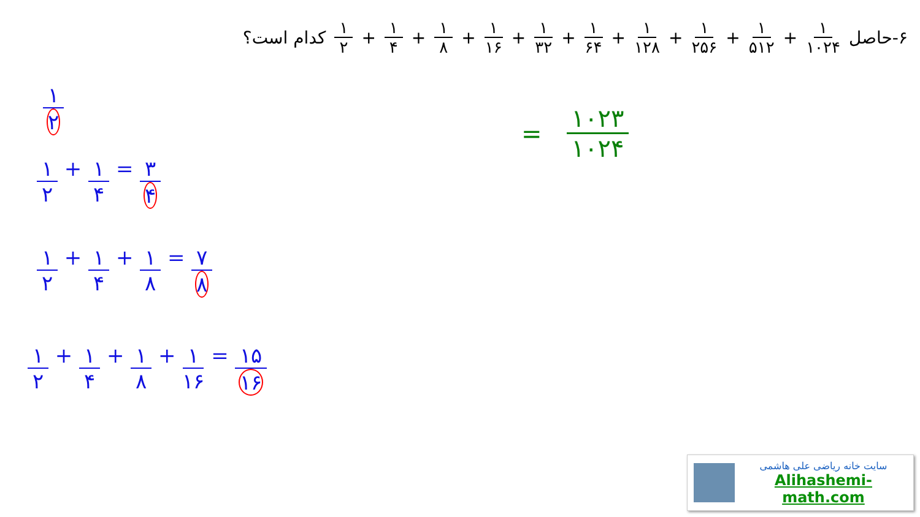۶-حاصل ۱ ۱۰۲۴ + ۱ ۵۱۲ + ۱ ۲۵۶ + ۱ ۱۲۸ + ۱ ۶۴ + ۱ ۳۲ + ۱ ۱۶ + ۱ ۸ + ۱ ۴ + ۱ ۲ کدام است؟
۱ ۲
۱ ۲ + ۱ ۴ = ۳ ۴
۱ ۲ + ۱ ۴ + ۱ ۸ = ۷ ۸
۱ ۲ + ۱ ۴ + ۱ ۸ + ۱ ۱۶ = ۱۵ ۱۶
= ۱۰۲۳ ۱۰۲۴
سایت خانه ریاضی علی هاشمی
Alihashemi-math.com